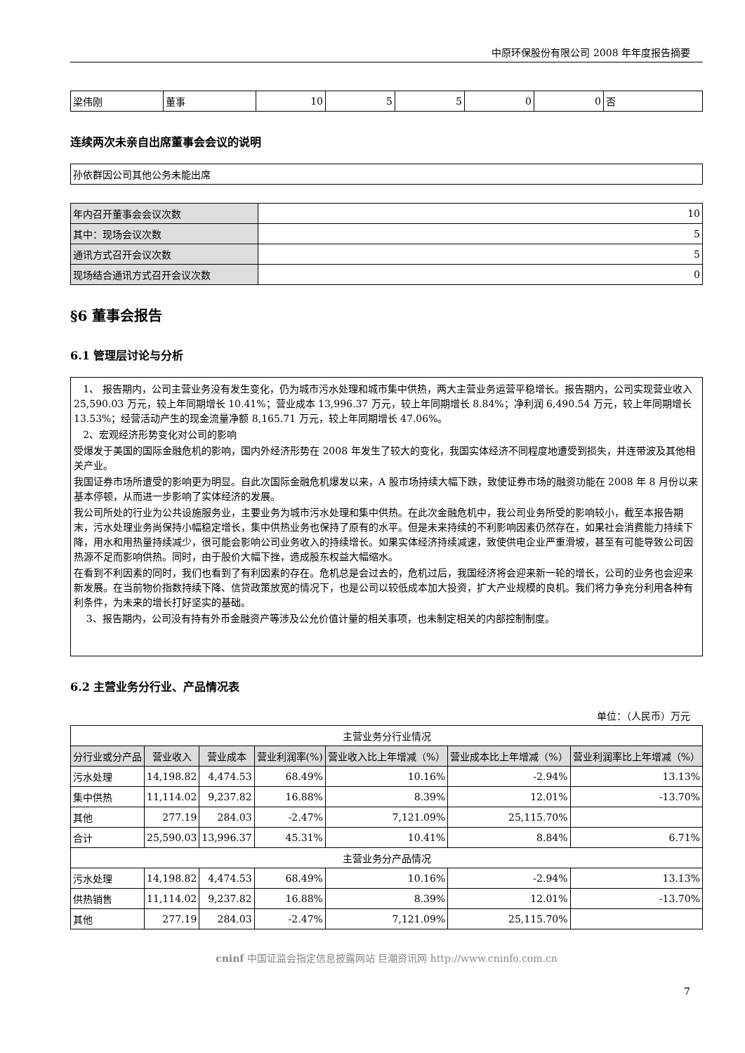中原环保股份有限公司 2008 年年度报告摘要
| 梁伟刚 | 董事 | 10 | 5 | 5 | 0 | 0 | 否 |
连续两次未亲自出席董事会会议的说明
| 孙依群因公司其他公务未能出席 |
| 年内召开董事会会议次数 | 10 |
| 其中：现场会议次数 | 5 |
| 通讯方式召开会议次数 | 5 |
| 现场结合通讯方式召开会议次数 | 0 |
§6 董事会报告
6.1 管理层讨论与分析
1、 报告期内，公司主营业务没有发生变化，仍为城市污水处理和城市集中供热，两大主营业务运营平稳增长。报告期内，公司实现营业收入 25,590.03 万元，较上年同期增长 10.41%；营业成本 13,996.37 万元，较上年同期增长 8.84%；净利润 6,490.54 万元，较上年同期增长 13.53%；经营活动产生的现金流量净额 8,165.71 万元，较上年同期增长 47.06%。
2、宏观经济形势变化对公司的影响
受爆发于美国的国际金融危机的影响，国内外经济形势在 2008 年发生了较大的变化，我国实体经济不同程度地遭受到损失，并连带波及其他相关产业。
我国证券市场所遭受的影响更为明显。自此次国际金融危机爆发以来，A 股市场持续大幅下跌，致使证券市场的融资功能在 2008 年 8 月份以来基本停顿，从而进一步影响了实体经济的发展。
我公司所处的行业为公共设施服务业，主要业务为城市污水处理和集中供热。在此次金融危机中，我公司业务所受的影响较小，截至本报告期末，污水处理业务尚保持小幅稳定增长，集中供热业务也保持了原有的水平。但是未来持续的不利影响因素仍然存在，如果社会消费能力持续下降，用水和用热量持续减少，很可能会影响公司业务收入的持续增长。如果实体经济持续减速，致使供电企业严重滑坡，甚至有可能导致公司因热源不足而影响供热。同时，由于股价大幅下挫，造成股东权益大幅缩水。
在看到不利因素的同时，我们也看到了有利因素的存在。危机总是会过去的，危机过后，我国经济将会迎来新一轮的增长，公司的业务也会迎来新发展。在当前物价指数持续下降、信贷政策放宽的情况下，也是公司以较低成本加大投资，扩大产业规模的良机。我们将力争充分利用各种有利条件，为未来的增长打好坚实的基础。
3、报告期内，公司没有持有外币金融资产等涉及公允价值计量的相关事项，也未制定相关的内部控制制度。
6.2 主营业务分行业、产品情况表
单位：（人民币）万元
| 主营业务分行业情况 | | | | | | |
| 分行业或分产品 | 营业收入 | 营业成本 | 营业利润率(%) | 营业收入比上年增减（%） | 营业成本比上年增减（%） | 营业利润率比上年增减（%） |
| 污水处理 | 14,198.82 | 4,474.53 | 68.49% | 10.16% | -2.94% | 13.13% |
| 集中供热 | 11,114.02 | 9,237.82 | 16.88% | 8.39% | 12.01% | -13.70% |
| 其他 | 277.19 | 284.03 | -2.47% | 7,121.09% | 25,115.70% | |
| 合计 | 25,590.03 | 13,996.37 | 45.31% | 10.41% | 8.84% | 6.71% |
| 主营业务分产品情况 | | | | | | |
| 污水处理 | 14,198.82 | 4,474.53 | 68.49% | 10.16% | -2.94% | 13.13% |
| 供热销售 | 11,114.02 | 9,237.82 | 16.88% | 8.39% | 12.01% | -13.70% |
| 其他 | 277.19 | 284.03 | -2.47% | 7,121.09% | 25,115.70% | |
cninf 中国证监会指定信息披露网站 巨潮资讯网 http://www.cninfo.com.cn
7